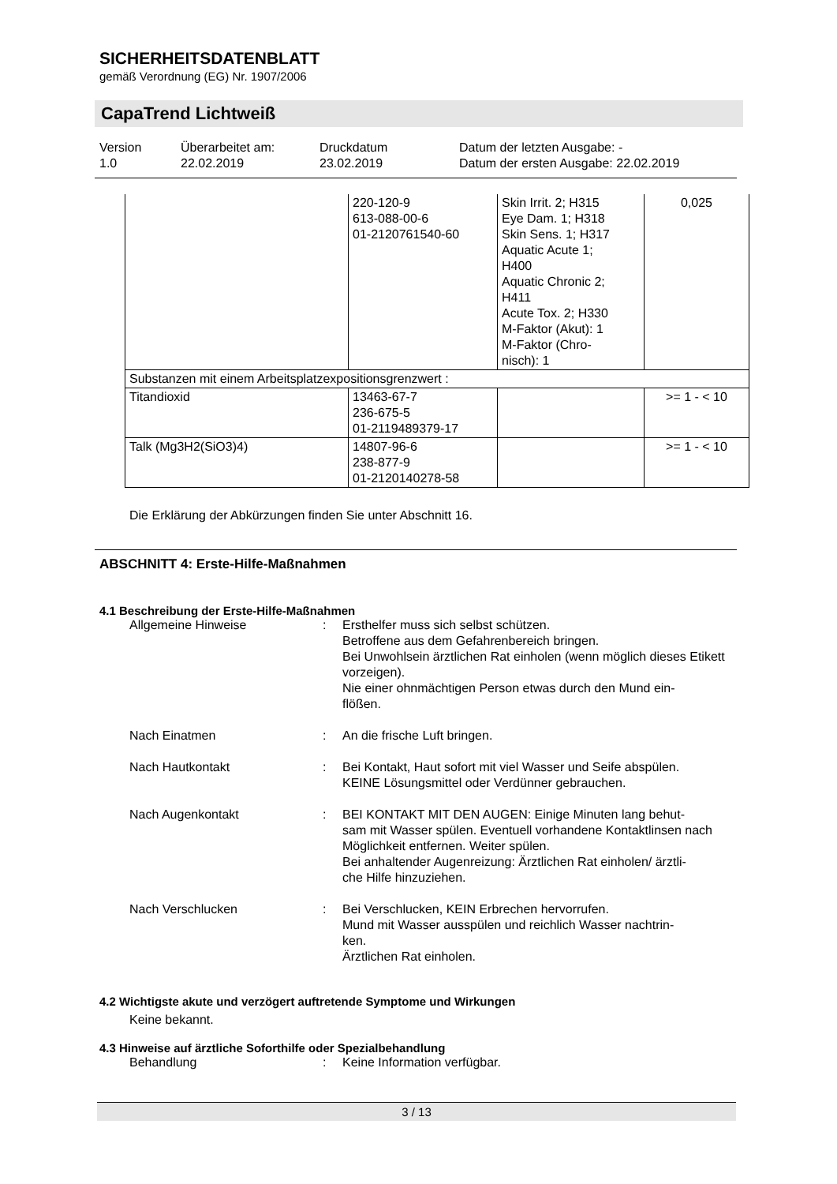SICHERHEITSDATENBLATT
gemäß Verordnung (EG) Nr. 1907/2006
CapaTrend Lichtweiß
Version
1.0
Überarbeitet am:
22.02.2019
Druckdatum
23.02.2019
Datum der letzten Ausgabe: -
Datum der ersten Ausgabe: 22.02.2019
| | 220-120-9 613-088-00-6 01-2120761540-60 | Skin Irrit. 2; H315 Eye Dam. 1; H318 Skin Sens. 1; H317 Aquatic Acute 1; H400 Aquatic Chronic 2; H411 Acute Tox. 2; H330 M-Faktor (Akut): 1 M-Faktor (Chro- nisch): 1 | 0,025 |
| Substanzen mit einem Arbeitsplatzexpositionsgrenzwert : | | | |
| Titandioxid | 13463-67-7 236-675-5 01-2119489379-17 | | >= 1 - < 10 |
| Talk (Mg3H2(SiO3)4) | 14807-96-6 238-877-9 01-2120140278-58 | | >= 1 - < 10 |
Die Erklärung der Abkürzungen finden Sie unter Abschnitt 16.
ABSCHNITT 4: Erste-Hilfe-Maßnahmen
4.1 Beschreibung der Erste-Hilfe-Maßnahmen
| Allgemeine Hinweise | : | Ersthelfer muss sich selbst schützen. Betroffene aus dem Gefahrenbereich bringen. Bei Unwohlsein ärztlichen Rat einholen (wenn möglich dieses Etikett vorzeigen). Nie einer ohnmächtigen Person etwas durch den Mund ein- flößen. |
| Nach Einatmen | : | An die frische Luft bringen. |
| Nach Hautkontakt | : | Bei Kontakt, Haut sofort mit viel Wasser und Seife abspülen. KEINE Lösungsmittel oder Verdünner gebrauchen. |
| Nach Augenkontakt | : | BEI KONTAKT MIT DEN AUGEN: Einige Minuten lang behut- sam mit Wasser spülen. Eventuell vorhandene Kontaktlinsen nach Möglichkeit entfernen. Weiter spülen. Bei anhaltender Augenreizung: Ärztlichen Rat einholen/ ärztli- che Hilfe hinzuziehen. |
| Nach Verschlucken | : | Bei Verschlucken, KEIN Erbrechen hervorrufen. Mund mit Wasser ausspülen und reichlich Wasser nachtrin- ken. Ärztlichen Rat einholen. |
4.2 Wichtigste akute und verzögert auftretende Symptome und Wirkungen
Keine bekannt.
4.3 Hinweise auf ärztliche Soforthilfe oder Spezialbehandlung
| Behandlung | : | Keine Information verfügbar. |
3 / 13